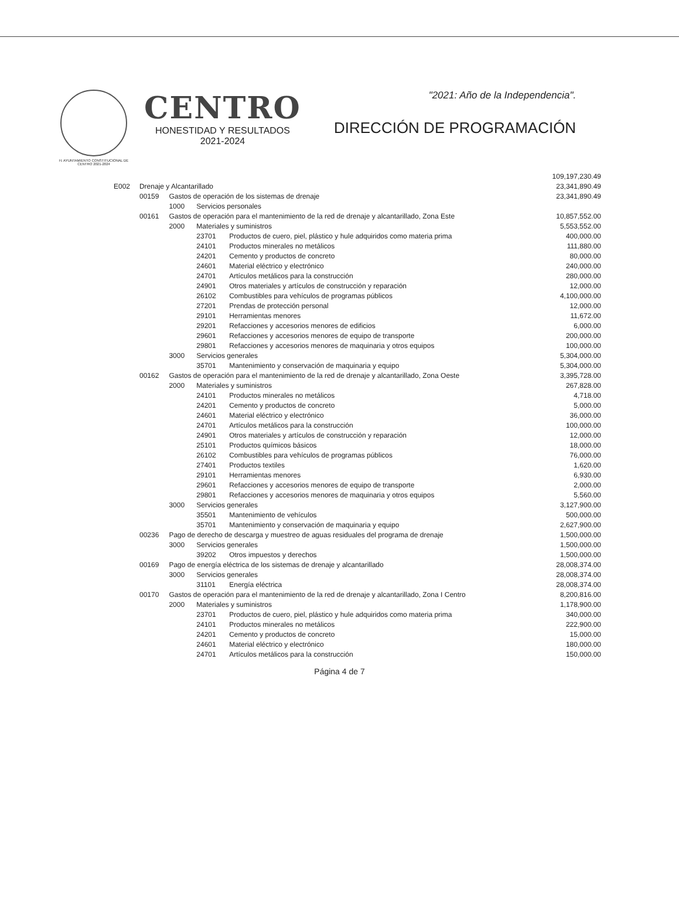H. AYUNTAMIENTO CONSTITUCIONAL DE CENTRO 2021-2024
CENTRO
HONESTIDAD Y RESULTADOS
2021-2024
"2021: Año de la Independencia".
DIRECCIÓN DE PROGRAMACIÓN
| | | | | | 109,197,230.49 |
| E002 | Drenaje y Alcantarillado | | | | 23,341,890.49 |
| | 00159 | Gastos de operación de los sistemas de drenaje | | | 23,341,890.49 |
| | | 1000 | Servicios personales | | |
| | 00161 | Gastos de operación para el mantenimiento de la red de drenaje y alcantarillado, Zona Este | | | 10,857,552.00 |
| | | 2000 | Materiales y suministros | | 5,553,552.00 |
| | | | 23701 | Productos de cuero, piel, plástico y hule adquiridos como materia prima | 400,000.00 |
| | | | 24101 | Productos minerales no metálicos | 111,880.00 |
| | | | 24201 | Cemento y productos de concreto | 80,000.00 |
| | | | 24601 | Material eléctrico y electrónico | 240,000.00 |
| | | | 24701 | Artículos metálicos para la construcción | 280,000.00 |
| | | | 24901 | Otros materiales y artículos de construcción y reparación | 12,000.00 |
| | | | 26102 | Combustibles para vehículos de programas públicos | 4,100,000.00 |
| | | | 27201 | Prendas de protección personal | 12,000.00 |
| | | | 29101 | Herramientas menores | 11,672.00 |
| | | | 29201 | Refacciones y accesorios menores de edificios | 6,000.00 |
| | | | 29601 | Refacciones y accesorios menores de equipo de transporte | 200,000.00 |
| | | | 29801 | Refacciones y accesorios menores de maquinaria y otros equipos | 100,000.00 |
| | | 3000 | Servicios generales | | 5,304,000.00 |
| | | | 35701 | Mantenimiento y conservación de maquinaria y equipo | 5,304,000.00 |
| | 00162 | Gastos de operación para el mantenimiento de la red de drenaje y alcantarillado, Zona Oeste | | | 3,395,728.00 |
| | | 2000 | Materiales y suministros | | 267,828.00 |
| | | | 24101 | Productos minerales no metálicos | 4,718.00 |
| | | | 24201 | Cemento y productos de concreto | 5,000.00 |
| | | | 24601 | Material eléctrico y electrónico | 36,000.00 |
| | | | 24701 | Artículos metálicos para la construcción | 100,000.00 |
| | | | 24901 | Otros materiales y artículos de construcción y reparación | 12,000.00 |
| | | | 25101 | Productos químicos básicos | 18,000.00 |
| | | | 26102 | Combustibles para vehículos de programas públicos | 76,000.00 |
| | | | 27401 | Productos textiles | 1,620.00 |
| | | | 29101 | Herramientas menores | 6,930.00 |
| | | | 29601 | Refacciones y accesorios menores de equipo de transporte | 2,000.00 |
| | | | 29801 | Refacciones y accesorios menores de maquinaria y otros equipos | 5,560.00 |
| | | 3000 | Servicios generales | | 3,127,900.00 |
| | | | 35501 | Mantenimiento de vehículos | 500,000.00 |
| | | | 35701 | Mantenimiento y conservación de maquinaria y equipo | 2,627,900.00 |
| | 00236 | Pago de derecho de descarga y muestreo de aguas residuales del programa de drenaje | | | 1,500,000.00 |
| | | 3000 | Servicios generales | | 1,500,000.00 |
| | | | 39202 | Otros impuestos y derechos | 1,500,000.00 |
| | 00169 | Pago de energía eléctrica de los sistemas de drenaje y alcantarillado | | | 28,008,374.00 |
| | | 3000 | Servicios generales | | 28,008,374.00 |
| | | | 31101 | Energía eléctrica | 28,008,374.00 |
| | 00170 | Gastos de operación para el mantenimiento de la red de drenaje y alcantarillado, Zona I Centro | | | 8,200,816.00 |
| | | 2000 | Materiales y suministros | | 1,178,900.00 |
| | | | 23701 | Productos de cuero, piel, plástico y hule adquiridos como materia prima | 340,000.00 |
| | | | 24101 | Productos minerales no metálicos | 222,900.00 |
| | | | 24201 | Cemento y productos de concreto | 15,000.00 |
| | | | 24601 | Material eléctrico y electrónico | 180,000.00 |
| | | | 24701 | Artículos metálicos para la construcción | 150,000.00 |
Página 4 de 7